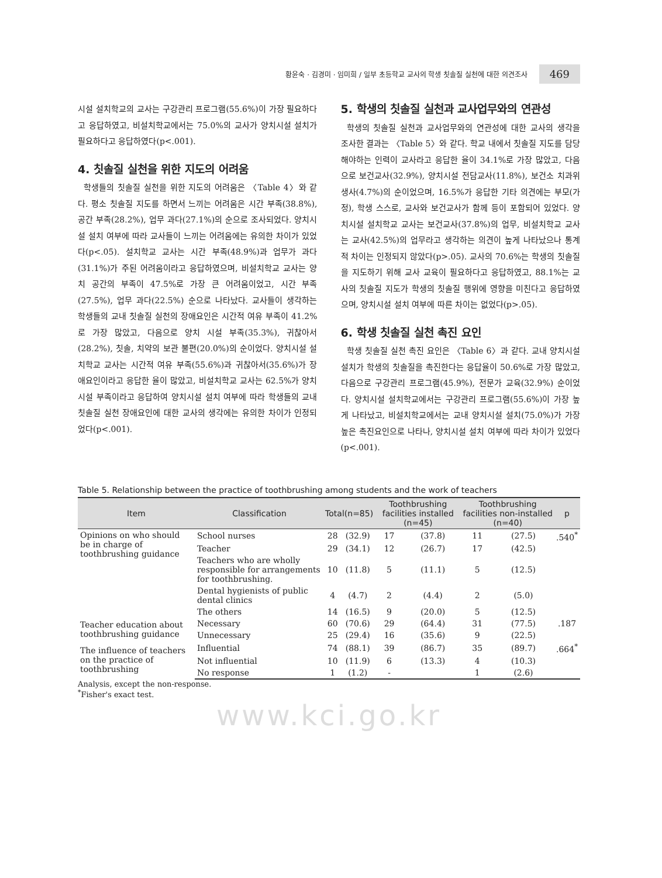황윤숙 · 김경미 · 임미희 / 일부 초등학교 교사의 학생 칫솔질 실천에 대한 의견조사 469
시설 설치학교의 교사는 구강관리 프로그램(55.6%)이 가장 필요하다고 응답하였고, 비설치학교에서는 75.0%의 교사가 양치시설 설치가 필요하다고 응답하였다(p<.001).
4. 칫솔질 실천을 위한 지도의 어려움
학생들의 칫솔질 실천을 위한 지도의 어려움은 〈Table 4〉와 같다. 평소 칫솔질 지도를 하면서 느끼는 어려움은 시간 부족(38.8%), 공간 부족(28.2%), 업무 과다(27.1%)의 순으로 조사되었다. 양치시설 설치 여부에 따라 교사들이 느끼는 어려움에는 유의한 차이가 있었다(p<.05). 설치학교 교사는 시간 부족(48.9%)과 업무가 과다(31.1%)가 주된 어려움이라고 응답하였으며, 비설치학교 교사는 양치 공간의 부족이 47.5%로 가장 큰 어려움이었고, 시간 부족(27.5%), 업무 과다(22.5%) 순으로 나타났다. 교사들이 생각하는 학생들의 교내 칫솔질 실천의 장애요인은 시간적 여유 부족이 41.2%로 가장 많았고, 다음으로 양치 시설 부족(35.3%), 귀찮아서(28.2%), 칫솔, 치약의 보관 불편(20.0%)의 순이었다. 양치시설 설치학교 교사는 시간적 여유 부족(55.6%)과 귀찮아서(35.6%)가 장애요인이라고 응답한 율이 많았고, 비설치학교 교사는 62.5%가 양치시설 부족이라고 응답하여 양치시설 설치 여부에 따라 학생들의 교내 칫솔질 실천 장애요인에 대한 교사의 생각에는 유의한 차이가 인정되었다(p<.001).
5. 학생의 칫솔질 실천과 교사업무와의 연관성
학생의 칫솔질 실천과 교사업무와의 연관성에 대한 교사의 생각을 조사한 결과는 〈Table 5〉와 같다. 학교 내에서 칫솔질 지도를 담당해야하는 인력이 교사라고 응답한 율이 34.1%로 가장 많았고, 다음으로 보건교사(32.9%), 양치시설 전담교사(11.8%), 보건소 치과위생사(4.7%)의 순이었으며, 16.5%가 응답한 기타 의견에는 부모(가정), 학생 스스로, 교사와 보건교사가 함께 등이 포함되어 있었다. 양치시설 설치학교 교사는 보건교사(37.8%)의 업무, 비설치학교 교사는 교사(42.5%)의 업무라고 생각하는 의견이 높게 나타났으나 통계적 차이는 인정되지 않았다(p>.05). 교사의 70.6%는 학생의 칫솔질을 지도하기 위해 교사 교육이 필요하다고 응답하였고, 88.1%는 교사의 칫솔질 지도가 학생의 칫솔질 행위에 영향을 미친다고 응답하였으며, 양치시설 설치 여부에 따른 차이는 없었다(p>.05).
6. 학생 칫솔질 실천 촉진 요인
학생 칫솔질 실천 촉진 요인은 〈Table 6〉과 같다. 교내 양치시설 설치가 학생의 칫솔질을 촉진한다는 응답율이 50.6%로 가장 많았고, 다음으로 구강관리 프로그램(45.9%), 전문가 교육(32.9%) 순이었다. 양치시설 설치학교에서는 구강관리 프로그램(55.6%)이 가장 높게 나타났고, 비설치학교에서는 교내 양치시설 설치(75.0%)가 가장 높은 촉진요인으로 나타나, 양치시설 설치 여부에 따라 차이가 있었다(p<.001).
Table 5. Relationship between the practice of toothbrushing among students and the work of teachers
| Item | Classification | Total(n=85) | | Toothbrushing facilities installed (n=45) | | Toothbrushing facilities non-installed (n=40) | | p |
| --- | --- | --- | --- | --- | --- | --- | --- | --- |
| Opinions on who should be in charge of toothbrushing guidance | School nurses | 28 | (32.9) | 17 | (37.8) | 11 | (27.5) | .540<sup>*</sup> |
| | Teacher | 29 | (34.1) | 12 | (26.7) | 17 | (42.5) | |
| | Teachers who are wholly responsible for arrangements for toothbrushing. | 10 | (11.8) | 5 | (11.1) | 5 | (12.5) | |
| | Dental hygienists of public dental clinics | 4 | (4.7) | 2 | (4.4) | 2 | (5.0) | |
| | The others | 14 | (16.5) | 9 | (20.0) | 5 | (12.5) | |
| Teacher education about toothbrushing guidance | Necessary | 60 | (70.6) | 29 | (64.4) | 31 | (77.5) | .187 |
| | Unnecessary | 25 | (29.4) | 16 | (35.6) | 9 | (22.5) | |
| The influence of teachers on the practice of toothbrushing | Influential | 74 | (88.1) | 39 | (86.7) | 35 | (89.7) | .664<sup>*</sup> |
| | Not influential | 10 | (11.9) | 6 | (13.3) | 4 | (10.3) | |
| | No response | 1 | (1.2) | - | | 1 | (2.6) | |
Analysis, except the non-response.
<sup>*</sup> Fisher's exact test.
www.kci.go.kr